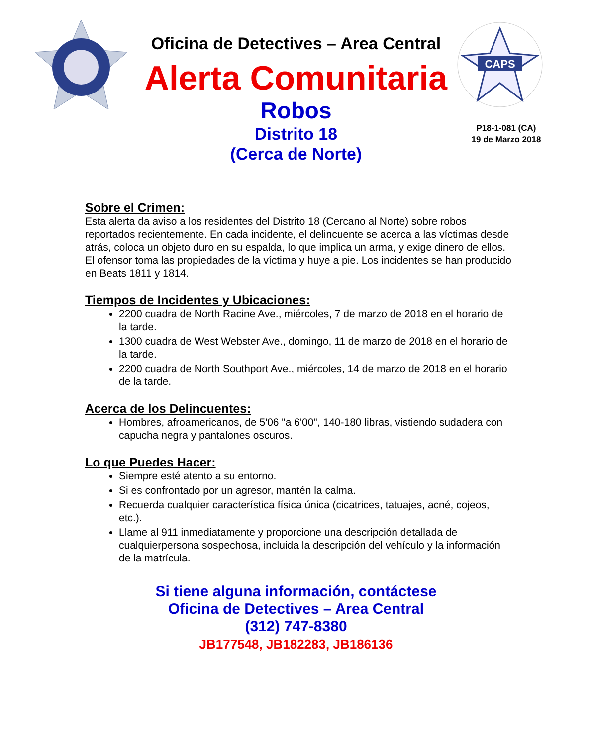CAPS
Oficina de Detectives – Area Central
Alerta Comunitaria
Robos
Distrito 18
(Cerca de Norte)
P18-1-081 (CA)
19 de Marzo 2018
Sobre el Crimen:
Esta alerta da aviso a los residentes del Distrito 18 (Cercano al Norte) sobre robos reportados recientemente. En cada incidente, el delincuente se acerca a las víctimas desde atrás, coloca un objeto duro en su espalda, lo que implica un arma, y exige dinero de ellos. El ofensor toma las propiedades de la víctima y huye a pie. Los incidentes se han producido en Beats 1811 y 1814.
Tiempos de Incidentes y Ubicaciones:
2200 cuadra de North Racine Ave., miércoles, 7 de marzo de 2018 en el horario de la tarde.
1300 cuadra de West Webster Ave., domingo, 11 de marzo de 2018 en el horario de la tarde.
2200 cuadra de North Southport Ave., miércoles, 14 de marzo de 2018 en el horario de la tarde.
Acerca de los Delincuentes:
Hombres, afroamericanos, de 5'06 "a 6'00", 140-180 libras, vistiendo sudadera con capucha negra y pantalones oscuros.
Lo que Puedes Hacer:
Siempre esté atento a su entorno.
Si es confrontado por un agresor, mantén la calma.
Recuerda cualquier característica física única (cicatrices, tatuajes, acné, cojeos, etc.).
Llame al 911 inmediatamente y proporcione una descripción detallada de cualquierpersona sospechosa, incluida la descripción del vehículo y la información de la matrícula.
Si tiene alguna información, contáctese
Oficina de Detectives – Area Central
(312) 747-8380
JB177548, JB182283, JB186136